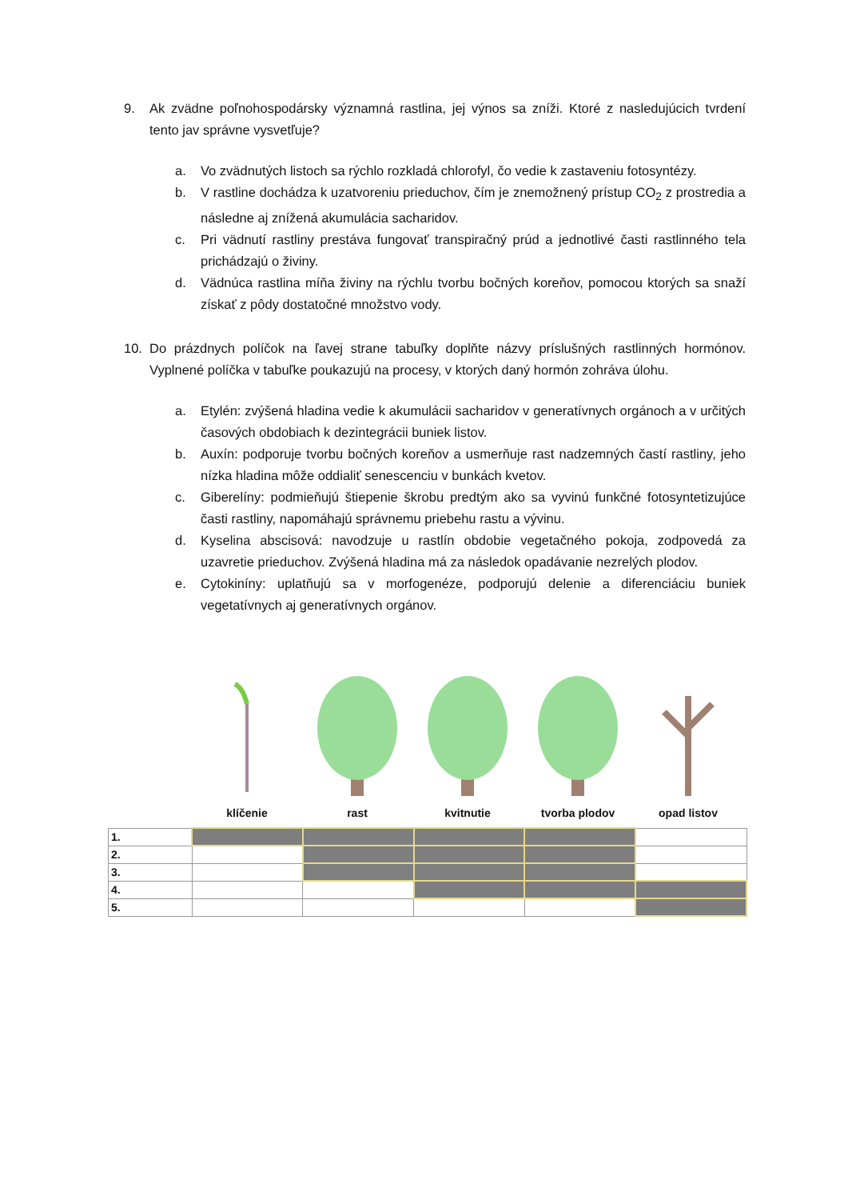9. Ak zvädne poľnohospodársky významná rastlina, jej výnos sa zníži. Ktoré z nasledujúcich tvrdení tento jav správne vysvetľuje?
a. Vo zvädnutých listoch sa rýchlo rozkladá chlorofyl, čo vedie k zastaveniu fotosyntézy.
b. V rastline dochádza k uzatvoreniu prieduchov, čím je znemožnený prístup CO<sub>2</sub> z prostredia a následne aj znížená akumulácia sacharidov.
c. Pri vädnutí rastliny prestáva fungovať transpiračný prúd a jednotlivé časti rastlinného tela prichádzajú o živiny.
d. Vädnúca rastlina míňa živiny na rýchlu tvorbu bočných koreňov, pomocou ktorých sa snaží získať z pôdy dostatočné množstvo vody.
10. Do prázdnych políčok na ľavej strane tabuľky doplňte názvy príslušných rastlinných hormónov. Vyplnené políčka v tabuľke poukazujú na procesy, v ktorých daný hormón zohráva úlohu.
a. Etylén: zvýšená hladina vedie k akumulácii sacharidov v generatívnych orgánoch a v určitých časových obdobiach k dezintegrácii buniek listov.
b. Auxín: podporuje tvorbu bočných koreňov a usmerňuje rast nadzemných častí rastliny, jeho nízka hladina môže oddialiť senescenciu v bunkách kvetov.
c. Giberelíny: podmieňujú štiepenie škrobu predtým ako sa vyvinú funkčné fotosyntetizujúce časti rastliny, napomáhajú správnemu priebehu rastu a vývinu.
d. Kyselina abscisová: navodzuje u rastlín obdobie vegetačného pokoja, zodpovedá za uzavretie prieduchov. Zvýšená hladina má za následok opadávanie nezrelých plodov.
e. Cytokiníny: uplatňujú sa v morfogenéze, podporujú delenie a diferenciáciu buniek vegetatívnych aj generatívnych orgánov.
klíčenie rast kvitnutie tvorba plodov opad listov
| 1. | | | | | |
| 2. | | | | | |
| 3. | | | | | |
| 4. | | | | | |
| 5. | | | | | |